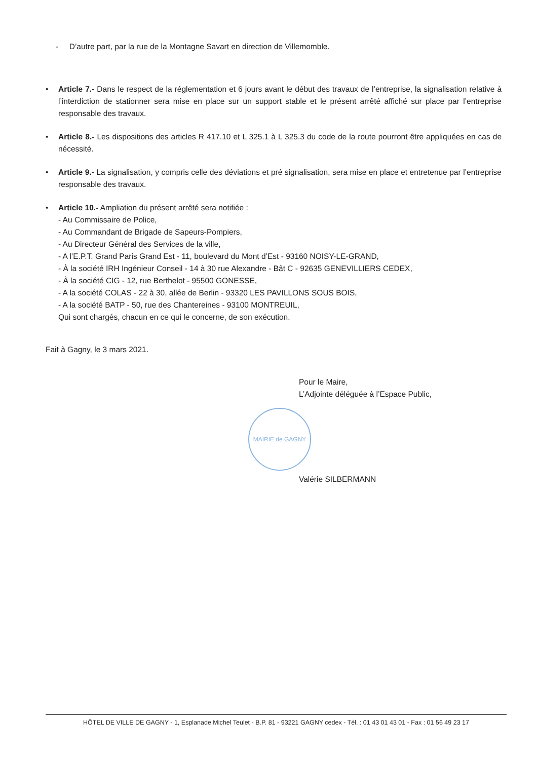- D’autre part, par la rue de la Montagne Savart en direction de Villemomble.
• Article 7.- Dans le respect de la réglementation et 6 jours avant le début des travaux de l’entreprise, la signalisation relative à l’interdiction de stationner sera mise en place sur un support stable et le présent arrêté affiché sur place par l’entreprise responsable des travaux.
• Article 8.- Les dispositions des articles R 417.10 et L 325.1 à L 325.3 du code de la route pourront être appliquées en cas de nécessité.
• Article 9.- La signalisation, y compris celle des déviations et pré signalisation, sera mise en place et entretenue par l’entreprise responsable des travaux.
• Article 10.- Ampliation du présent arrêté sera notifiée :
- Au Commissaire de Police,
- Au Commandant de Brigade de Sapeurs-Pompiers,
- Au Directeur Général des Services de la ville,
- A l’E.P.T. Grand Paris Grand Est - 11, boulevard du Mont d’Est - 93160 NOISY-LE-GRAND,
- À la société IRH Ingénieur Conseil - 14 à 30 rue Alexandre - Bât C - 92635 GENEVILLIERS CEDEX,
- À la société CIG - 12, rue Berthelot - 95500 GONESSE,
- A la société COLAS - 22 à 30, allée de Berlin - 93320 LES PAVILLONS SOUS BOIS,
- A la société BATP - 50, rue des Chantereines - 93100 MONTREUIL,
Qui sont chargés, chacun en ce qui le concerne, de son exécution.
Fait à Gagny, le 3 mars 2021.
Pour le Maire,
L’Adjointe déléguée à l’Espace Public,
MAIRIE de GAGNY
Valérie SILBERMANN
HÔTEL DE VILLE DE GAGNY - 1, Esplanade Michel Teulet - B.P. 81 - 93221 GAGNY cedex - Tél. : 01 43 01 43 01 - Fax : 01 56 49 23 17